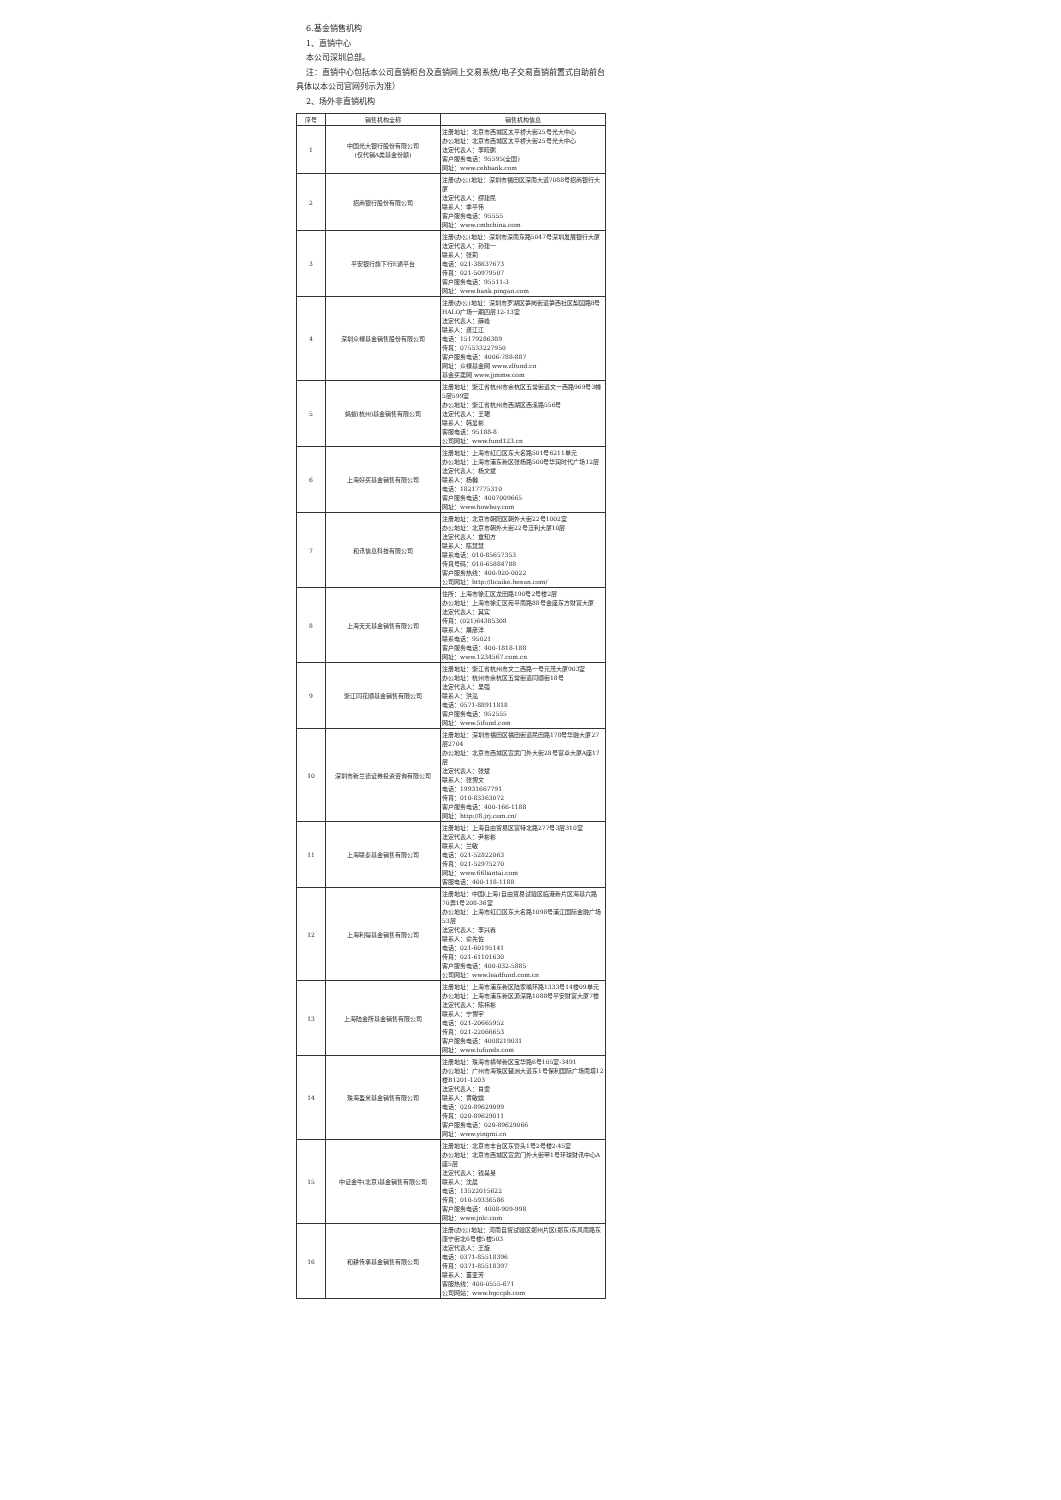6.基金销售机构
1、直销中心
本公司深圳总部。
注：直销中心包括本公司直销柜台及直销网上交易系统/电子交易直销前置式自助前台具体以本公司官网列示为准）
2、场外非直销机构
| 序号 | 销售机构全称 | 销售机构信息 |
| --- | --- | --- |
| 1 | 中国光大银行股份有限公司 (仅代销A类基金份额) | 注册地址：北京市西城区太平桥大街25号光大中心 办公地址：北京市西城区太平桥大街25号光大中心 法定代表人：李晓鹏 客户服务电话：95595(全国) 网址：www.cebbank.com |
| 2 | 招商银行股份有限公司 | 注册(办公)地址：深圳市福田区深南大道7088号招商银行大厦 法定代表人：缪建民 联系人：季平伟 客户服务电话：95555 网址：www.cmbchina.com |
| 3 | 平安银行旗下行E通平台 | 注册(办公)地址：深圳市深南东路5047号深圳发展银行大厦 法定代表人：孙建一 联系人：张莉 电话：021-38637673 传真：021-50979507 客户服务电话：95511-3 网址：www.bank.pingan.com |
| 4 | 深圳众禄基金销售股份有限公司 | 注册(办公)地址：深圳市罗湖区笋岗街道笋西社区梨园路8号HALO广场一期四层12-13室 法定代表人：薛峰 联系人：龚江江 电话：15179286389 传真：075533227950 客户服务电话：4006-788-887 网址：众禄基金网 www.zlfund.cn 基金买卖网 www.jjmmw.com |
| 5 | 蚂蚁(杭州)基金销售有限公司 | 注册地址：浙江省杭州市余杭区五常街道文一西路969号3幢5层599室 办公地址：浙江省杭州市西湖区西溪路556号 法定代表人：王珺 联系人：韩爱彬 客服电话：95188-8 公司网址：www.fund123.cn |
| 6 | 上海好买基金销售有限公司 | 注册地址：上海市虹口区东大名路501号6211单元 办公地址：上海市浦东新区张杨路500号华润时代广场12层 法定代表人：杨文斌 联系人：杨樾 电话：18217775310 客户服务电话：4007009665 网址：www.howbuy.com |
| 7 | 和讯信息科技有限公司 | 注册地址：北京市朝阳区朝外大街22号1002室 办公地址：北京市朝外大街22号泛利大厦10层 法定代表人：章知方 联系人：陈慧慧 联系电话：010-85657353 传真号码：010-65884788 客户服务热线：400-920-0022 公司网址：http://licaike.hexun.com/ |
| 8 | 上海天天基金销售有限公司 | 住所：上海市徐汇区龙田路190号2号楼2层 办公地址：上海市徐汇区宛平南路88号金座东方财富大厦 法定代表人：其实 传真：(021)64385308 联系人：屠彦洋 联系电话：95021 客户服务电话：400-1818-188 网址：www.1234567.com.cn |
| 9 | 浙江同花顺基金销售有限公司 | 注册地址：浙江省杭州市文二西路一号元茂大厦903室 办公地址：杭州市余杭区五常街道同顺街18号 法定代表人：吴强 联系人：洪泓 电话：0571-88911818 客户服务电话：952555 网址：www.5ifund.com |
| 10 | 深圳市新兰德证券投资咨询有限公司 | 注册地址：深圳市福田区福田街道民田路178号华融大厦27层2704 办公地址：北京市西城区宣武门外大街28号富卓大厦A座17层 法定代表人：张斌 联系人：张博文 电话：19931667791 传真：010-83363072 客户服务电话：400-166-1188 网址：http://8.jrj.com.cn/ |
| 11 | 上海联泰基金销售有限公司 | 注册地址：上海自由贸易区富特北路277号3层310室 法定代表人：尹彬彬 联系人：兰敏 电话：021-52822063 传真：021-52975270 网址：www.66liantai.com 客服电话：400-118-1188 |
| 12 | 上海利得基金销售有限公司 | 注册地址：中国(上海)自由贸易试验区临港新片区海基六路70弄1号208-36室 办公地址：上海市虹口区东大名路1098号浦江国际金融广场53层 法定代表人：李兴春 联系人：俞先佐 电话：021-60195141 传真：021-61101630 客户服务电话：400-032-5885 公司网址：www.leadfund.com.cn |
| 13 | 上海陆金所基金销售有限公司 | 注册地址：上海市浦东新区陆家嘴环路1333号14楼09单元 办公地址：上海市浦东新区源深路1088号平安财富大厦7楼 法定代表人：陈祎彬 联系人：宁博宇 电话：021-20665952 传真：021-22066653 客户服务电话：4008219031 网址：www.lufunds.com |
| 14 | 珠海盈米基金销售有限公司 | 注册地址：珠海市横琴新区宝华路6号105室-3491 办公地址：广州市海珠区琶洲大道东1号保利国际广场南塔12楼B1201-1203 法定代表人：肖雯 联系人：黄敏嫦 电话：020-89629099 传真：020-89629011 客户服务电话：020-89629066 网址：www.yingmi.cn |
| 15 | 中证金牛(北京)基金销售有限公司 | 注册地址：北京市丰台区东管头1号2号楼2-45室 办公地址：北京市西城区宣武门外大街甲1号环球财讯中心A座5层 法定代表人：钱昊旻 联系人：沈晨 电话：13522015622 传真：010-59336586 客户服务电话：4008-909-998 网址：www.jnlc.com |
| 16 | 和耕传承基金销售有限公司 | 注册(办公)地址：河南自贸试验区郑州片区(郑东)东风南路东康宁街北6号楼5楼503 法定代表人：王旋 电话：0371-85518396 传真：0371-85518397 联系人：董亚芳 客服热线：400-0555-671 公司网站：www.hgccpb.com |